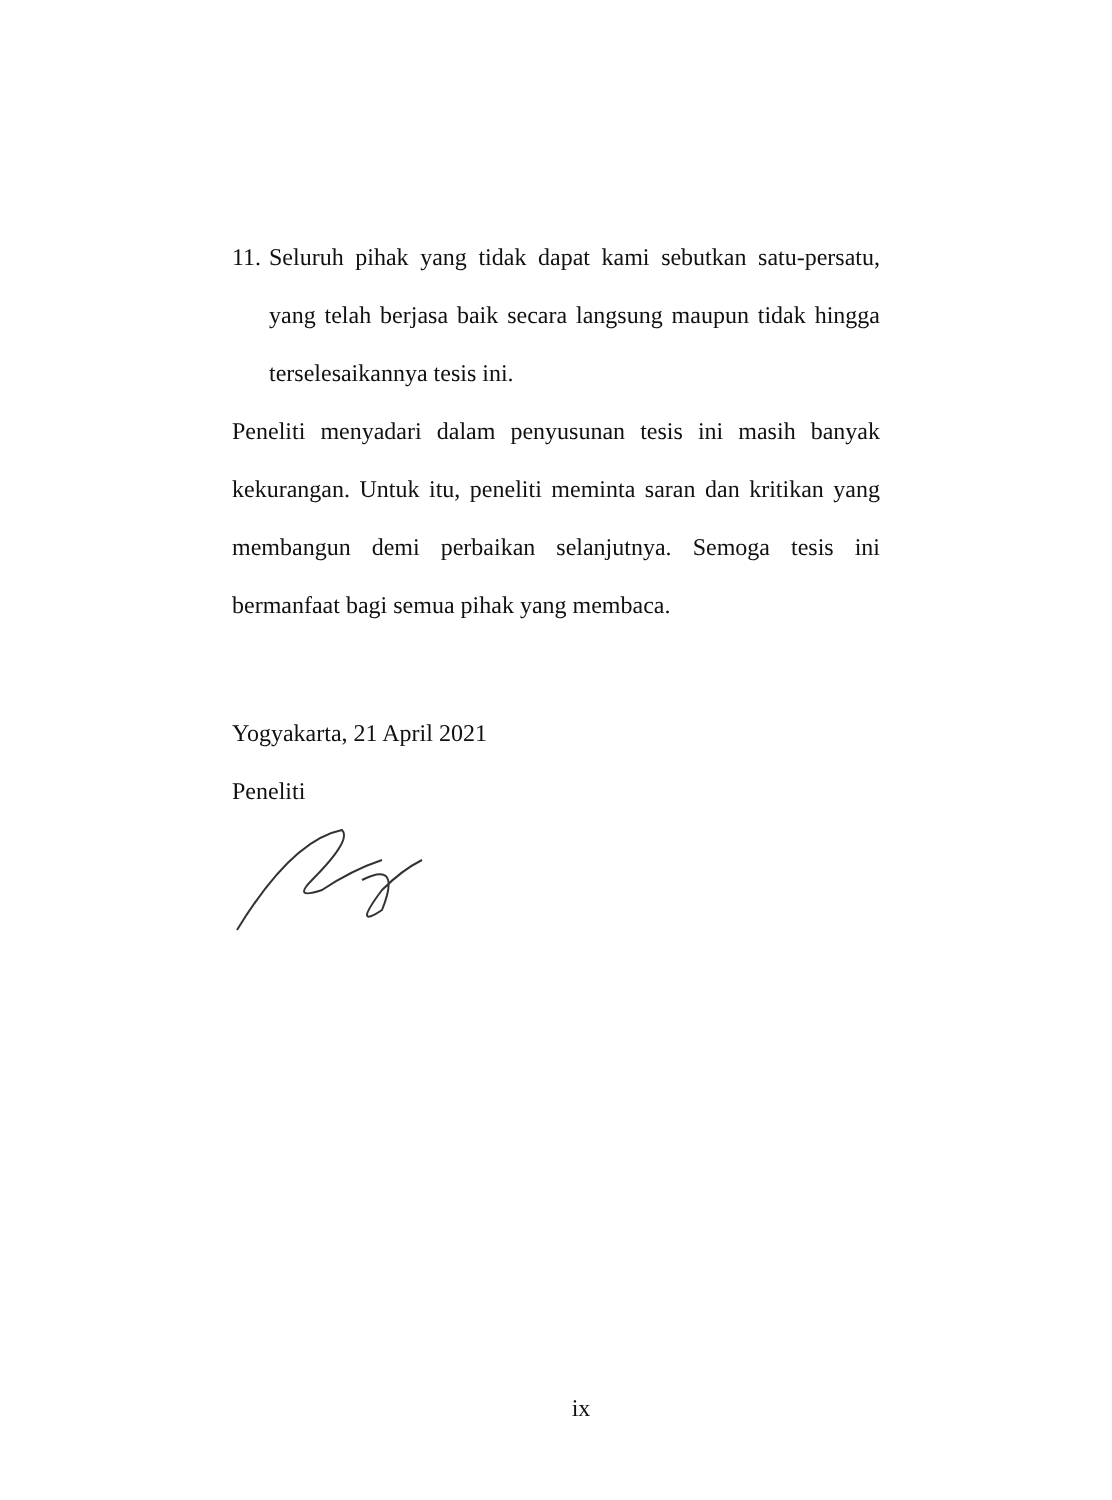11.
Seluruh pihak yang tidak dapat kami sebutkan satu-persatu, yang telah berjasa baik secara langsung maupun tidak hingga terselesaikannya tesis ini.
Peneliti menyadari dalam penyusunan tesis ini masih banyak kekurangan. Untuk itu, peneliti meminta saran dan kritikan yang membangun demi perbaikan selanjutnya. Semoga tesis ini bermanfaat bagi semua pihak yang membaca.
Yogyakarta, 21 April 2021
Peneliti
ix